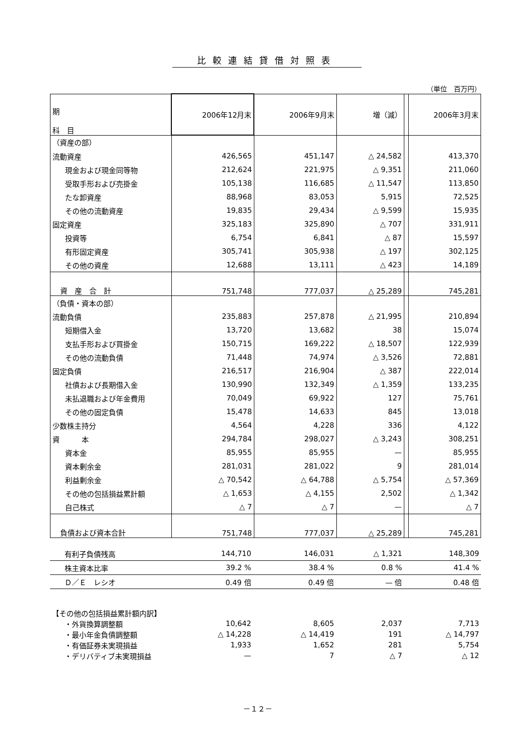比較連結貸借対照表
（単位　百万円）
| 期 科 目 | 2006年12月末 | 2006年9月末 | 増（減） | | 2006年3月末 |
| （資産の部） | | | | | |
| 流動資産 | 426,565 | 451,147 | △ 24,582 | | 413,370 |
| 現金および現金同等物 | 212,624 | 221,975 | △ 9,351 | | 211,060 |
| 受取手形および売掛金 | 105,138 | 116,685 | △ 11,547 | | 113,850 |
| たな卸資産 | 88,968 | 83,053 | 5,915 | | 72,525 |
| その他の流動資産 | 19,835 | 29,434 | △ 9,599 | | 15,935 |
| 固定資産 | 325,183 | 325,890 | △ 707 | | 331,911 |
| 投資等 | 6,754 | 6,841 | △ 87 | | 15,597 |
| 有形固定資産 | 305,741 | 305,938 | △ 197 | | 302,125 |
| その他の資産 | 12,688 | 13,111 | △ 423 | | 14,189 |
| 資 産 合 計 | 751,748 | 777,037 | △ 25,289 | | 745,281 |
| （負債・資本の部） | | | | | |
| 流動負債 | 235,883 | 257,878 | △ 21,995 | | 210,894 |
| 短期借入金 | 13,720 | 13,682 | 38 | | 15,074 |
| 支払手形および買掛金 | 150,715 | 169,222 | △ 18,507 | | 122,939 |
| その他の流動負債 | 71,448 | 74,974 | △ 3,526 | | 72,881 |
| 固定負債 | 216,517 | 216,904 | △ 387 | | 222,014 |
| 社債および長期借入金 | 130,990 | 132,349 | △ 1,359 | | 133,235 |
| 未払退職および年金費用 | 70,049 | 69,922 | 127 | | 75,761 |
| その他の固定負債 | 15,478 | 14,633 | 845 | | 13,018 |
| 少数株主持分 | 4,564 | 4,228 | 336 | | 4,122 |
| 資 本 | 294,784 | 298,027 | △ 3,243 | | 308,251 |
| 資本金 | 85,955 | 85,955 | — | | 85,955 |
| 資本剰余金 | 281,031 | 281,022 | 9 | | 281,014 |
| 利益剰余金 | △ 70,542 | △ 64,788 | △ 5,754 | | △ 57,369 |
| その他の包括損益累計額 | △ 1,653 | △ 4,155 | 2,502 | | △ 1,342 |
| 自己株式 | △ 7 | △ 7 | — | | △ 7 |
| 負債および資本合計 | 751,748 | 777,037 | △ 25,289 | | 745,281 |
| 有利子負債残高 | 144,710 | 146,031 | △ 1,321 | | 148,309 |
| 株主資本比率 | 39.2 % | 38.4 % | 0.8 % | | 41.4 % |
| Ｄ／Ｅ レシオ | 0.49 倍 | 0.49 倍 | — 倍 | | 0.48 倍 |
| 【その他の包括損益累計額内訳】 | | | | | |
| ・外貨換算調整額 | 10,642 | 8,605 | 2,037 | | 7,713 |
| ・最小年金負債調整額 | △ 14,228 | △ 14,419 | 191 | | △ 14,797 |
| ・有価証券未実現損益 | 1,933 | 1,652 | 281 | | 5,754 |
| ・デリバティブ未実現損益 | — | 7 | △ 7 | | △ 12 |
－１２－